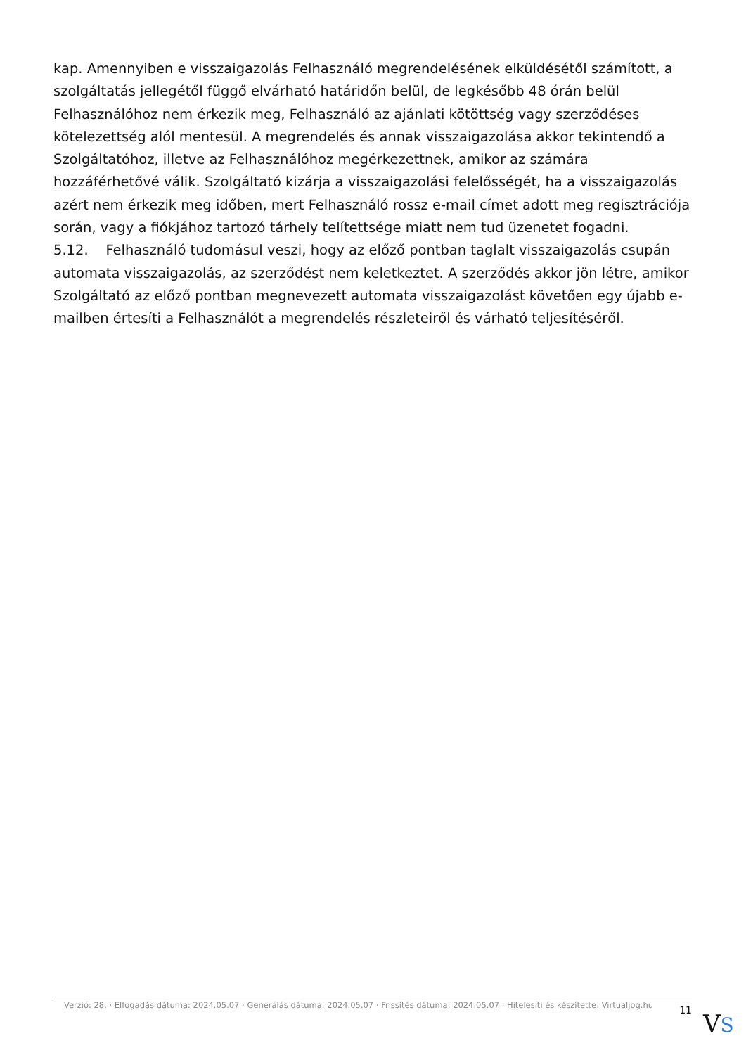kap. Amennyiben e visszaigazolás Felhasználó megrendelésének elküldésétől számított, a szolgáltatás jellegétől függő elvárható határidőn belül, de legkésőbb 48 órán belül Felhasználóhoz nem érkezik meg, Felhasználó az ajánlati kötöttség vagy szerződéses kötelezettség alól mentesül. A megrendelés és annak visszaigazolása akkor tekintendő a Szolgáltatóhoz, illetve az Felhasználóhoz megérkezettnek, amikor az számára hozzáférhetővé válik. Szolgáltató kizárja a visszaigazolási felelősségét, ha a visszaigazolás azért nem érkezik meg időben, mert Felhasználó rossz e-mail címet adott meg regisztrációja során, vagy a fiókjához tartozó tárhely telítettsége miatt nem tud üzenetet fogadni.
5.12. Felhasználó tudomásul veszi, hogy az előző pontban taglalt visszaigazolás csupán automata visszaigazolás, az szerződést nem keletkeztet. A szerződés akkor jön létre, amikor Szolgáltató az előző pontban megnevezett automata visszaigazolást követően egy újabb e-mailben értesíti a Felhasználót a megrendelés részleteiről és várható teljesítéséről.
Verzió: 28. · Elfogadás dátuma: 2024.05.07 · Generálás dátuma: 2024.05.07 · Frissítés dátuma: 2024.05.07 · Hitelesíti és készítette: Virtualjog.hu
11
VS